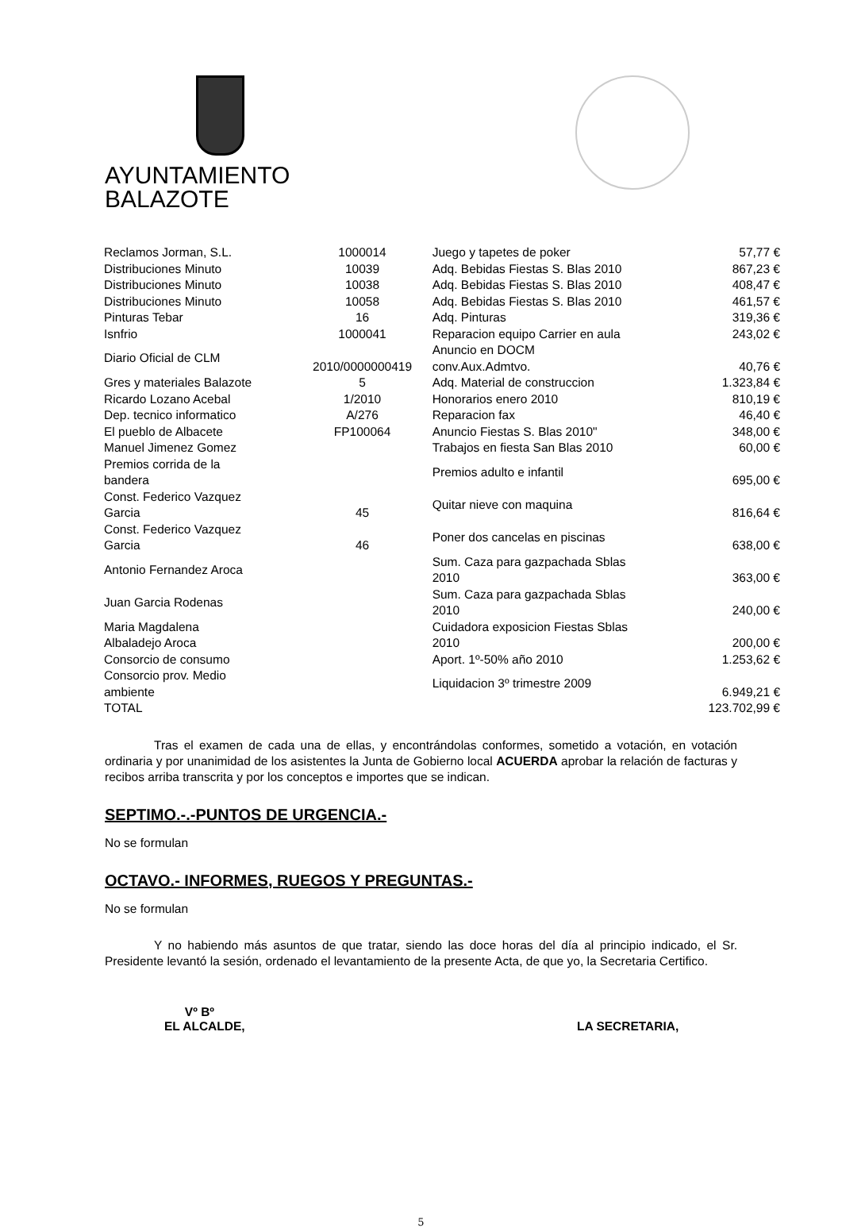AYUNTAMIENTO
BALAZOTE
| Reclamos Jorman, S.L. | 1000014 | Juego y tapetes de poker | 57,77 € |
| Distribuciones Minuto | 10039 | Adq. Bebidas Fiestas S. Blas 2010 | 867,23 € |
| Distribuciones Minuto | 10038 | Adq. Bebidas Fiestas S. Blas 2010 | 408,47 € |
| Distribuciones Minuto | 10058 | Adq. Bebidas Fiestas S. Blas 2010 | 461,57 € |
| Pinturas Tebar | 16 | Adq. Pinturas | 319,36 € |
| Isnfrio | 1000041 | Reparacion equipo Carrier en aula | 243,02 € |
| Diario Oficial de CLM | 2010/0000000419 | Anuncio en DOCM conv.Aux.Admtvo. | 40,76 € |
| Gres y materiales Balazote | 5 | Adq. Material de construccion | 1.323,84 € |
| Ricardo Lozano Acebal | 1/2010 | Honorarios enero 2010 | 810,19 € |
| Dep. tecnico informatico | A/276 | Reparacion fax | 46,40 € |
| El pueblo de Albacete | FP100064 | Anuncio Fiestas S. Blas 2010" | 348,00 € |
| Manuel Jimenez Gomez | | Trabajos en fiesta San Blas 2010 | 60,00 € |
| Premios corrida de la bandera | | Premios adulto e infantil | 695,00 € |
| Const. Federico Vazquez Garcia | 45 | Quitar nieve con maquina | 816,64 € |
| Const. Federico Vazquez Garcia | 46 | Poner dos cancelas en piscinas | 638,00 € |
| Antonio Fernandez Aroca | | Sum. Caza para gazpachada Sblas 2010 | 363,00 € |
| Juan Garcia Rodenas | | Sum. Caza para gazpachada Sblas 2010 | 240,00 € |
| Maria Magdalena Albaladejo Aroca | | Cuidadora exposicion Fiestas Sblas 2010 | 200,00 € |
| Consorcio de consumo | | Aport. 1º-50% año 2010 | 1.253,62 € |
| Consorcio prov. Medio ambiente | | Liquidacion 3º trimestre 2009 | 6.949,21 € |
| TOTAL | | | 123.702,99 € |
Tras el examen de cada una de ellas, y encontrándolas conformes, sometido a votación, en votación ordinaria y por unanimidad de los asistentes la Junta de Gobierno local ACUERDA aprobar la relación de facturas y recibos arriba transcrita y por los conceptos e importes que se indican.
SEPTIMO.-.-PUNTOS DE URGENCIA.-
No se formulan
OCTAVO.- INFORMES, RUEGOS Y PREGUNTAS.-
No se formulan
Y no habiendo más asuntos de que tratar, siendo las doce horas del día al principio indicado, el Sr. Presidente levantó la sesión, ordenado el levantamiento de la presente Acta, de que yo, la Secretaria Certifico.
Vº Bº
EL ALCALDE,
LA SECRETARIA,
5